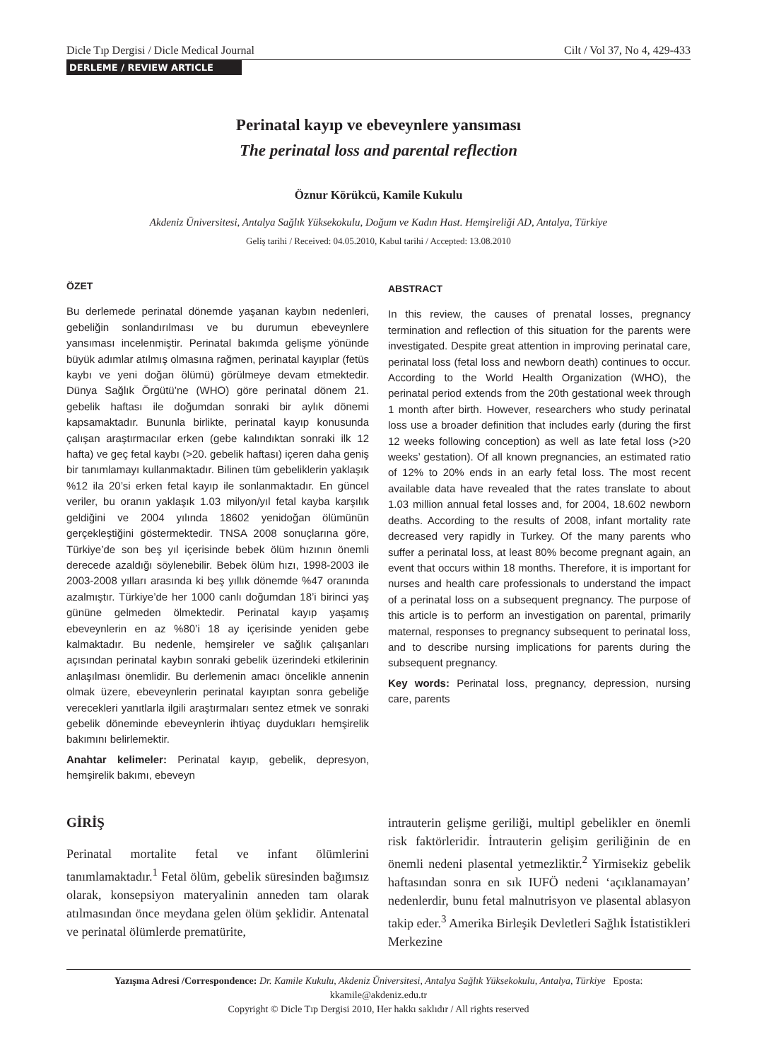Dicle Tıp Dergisi / Dicle Medical Journal Cilt / Vol 37, No 4, 429-433
DERLEME / REVIEW ARTICLE
Perinatal kayıp ve ebeveynlere yansıması
The perinatal loss and parental reflection
Öznur Körükcü, Kamile Kukulu
Akdeniz Üniversitesi, Antalya Sağlık Yüksekokulu, Doğum ve Kadın Hast. Hemşireliği AD, Antalya, Türkiye
Geliş tarihi / Received: 04.05.2010, Kabul tarihi / Accepted: 13.08.2010
ÖZET
Bu derlemede perinatal dönemde yaşanan kaybın nedenleri, gebeliğin sonlandırılması ve bu durumun ebeveynlere yansıması incelenmiştir. Perinatal bakımda gelişme yönünde büyük adımlar atılmış olmasına rağmen, perinatal kayıplar (fetüs kaybı ve yeni doğan ölümü) görülmeye devam etmektedir. Dünya Sağlık Örgütü’ne (WHO) göre perinatal dönem 21. gebelik haftası ile doğumdan sonraki bir aylık dönemi kapsamaktadır. Bununla birlikte, perinatal kayıp konusunda çalışan araştırmacılar erken (gebe kalındıktan sonraki ilk 12 hafta) ve geç fetal kaybı (>20. gebelik haftası) içeren daha geniş bir tanımlamayı kullanmaktadır. Bilinen tüm gebeliklerin yaklaşık %12 ila 20’si erken fetal kayıp ile sonlanmaktadır. En güncel veriler, bu oranın yaklaşık 1.03 milyon/yıl fetal kayba karşılık geldiğini ve 2004 yılında 18602 yenidoğan ölümünün gerçekleştiğini göstermektedir. TNSA 2008 sonuçlarına göre, Türkiye’de son beş yıl içerisinde bebek ölüm hızının önemli derecede azaldığı söylenebilir. Bebek ölüm hızı, 1998-2003 ile 2003-2008 yılları arasında ki beş yıllık dönemde %47 oranında azalmıştır. Türkiye’de her 1000 canlı doğumdan 18’i birinci yaş gününe gelmeden ölmektedir. Perinatal kayıp yaşamış ebeveynlerin en az %80’i 18 ay içerisinde yeniden gebe kalmaktadır. Bu nedenle, hemşireler ve sağlık çalışanları açısından perinatal kaybın sonraki gebelik üzerindeki etkilerinin anlaşılması önemlidir. Bu derlemenin amacı öncelikle annenin olmak üzere, ebeveynlerin perinatal kayıptan sonra gebeliğe verecekleri yanıtlarla ilgili araştırmaları sentez etmek ve sonraki gebelik döneminde ebeveynlerin ihtiyaç duydukları hemşirelik bakımını belirlemektir.
Anahtar kelimeler: Perinatal kayıp, gebelik, depresyon, hemşirelik bakımı, ebeveyn
ABSTRACT
In this review, the causes of prenatal losses, pregnancy termination and reflection of this situation for the parents were investigated. Despite great attention in improving perinatal care, perinatal loss (fetal loss and newborn death) continues to occur. According to the World Health Organization (WHO), the perinatal period extends from the 20th gestational week through 1 month after birth. However, researchers who study perinatal loss use a broader definition that includes early (during the first 12 weeks following conception) as well as late fetal loss (>20 weeks’ gestation). Of all known pregnancies, an estimated ratio of 12% to 20% ends in an early fetal loss. The most recent available data have revealed that the rates translate to about 1.03 million annual fetal losses and, for 2004, 18.602 newborn deaths. According to the results of 2008, infant mortality rate decreased very rapidly in Turkey. Of the many parents who suffer a perinatal loss, at least 80% become pregnant again, an event that occurs within 18 months. Therefore, it is important for nurses and health care professionals to understand the impact of a perinatal loss on a subsequent pregnancy. The purpose of this article is to perform an investigation on parental, primarily maternal, responses to pregnancy subsequent to perinatal loss, and to describe nursing implications for parents during the subsequent pregnancy.
Key words: Perinatal loss, pregnancy, depression, nursing care, parents
GİRİŞ
Perinatal mortalite fetal ve infant ölümlerini tanımlamaktadır.<sup>1</sup> Fetal ölüm, gebelik süresinden bağımsız olarak, konsepsiyon materyalinin anneden tam olarak atılmasından önce meydana gelen ölüm şeklidir. Antenatal ve perinatal ölümlerde prematürite,
intrauterin gelişme geriliği, multipl gebelikler en önemli risk faktörleridir. İntrauterin gelişim geriliğinin de en önemli nedeni plasental yetmezliktir.<sup>2</sup> Yirmisekiz gebelik haftasından sonra en sık IUFÖ nedeni ‘açıklanamayan’ nedenlerdir, bunu fetal malnutrisyon ve plasental ablasyon takip eder.<sup>3</sup> Amerika Birleşik Devletleri Sağlık İstatistikleri Merkezine
Yazışma Adresi /Correspondence: Dr. Kamile Kukulu, Akdeniz Üniversitesi, Antalya Sağlık Yüksekokulu, Antalya, Türkiye Eposta: kkamile@akdeniz.edu.tr
Copyright © Dicle Tıp Dergisi 2010, Her hakkı saklıdır / All rights reserved